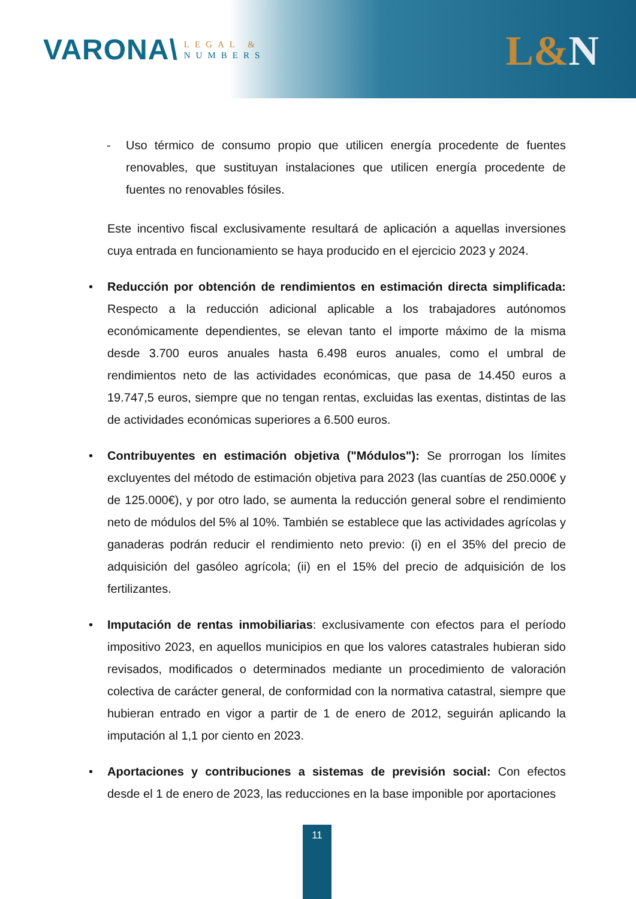VARONA\
LEGAL &
NUMBERS
L&N
- Uso térmico de consumo propio que utilicen energía procedente de fuentes renovables, que sustituyan instalaciones que utilicen energía procedente de fuentes no renovables fósiles.
Este incentivo fiscal exclusivamente resultará de aplicación a aquellas inversiones cuya entrada en funcionamiento se haya producido en el ejercicio 2023 y 2024.
• Reducción por obtención de rendimientos en estimación directa simplificada: Respecto a la reducción adicional aplicable a los trabajadores autónomos económicamente dependientes, se elevan tanto el importe máximo de la misma desde 3.700 euros anuales hasta 6.498 euros anuales, como el umbral de rendimientos neto de las actividades económicas, que pasa de 14.450 euros a 19.747,5 euros, siempre que no tengan rentas, excluidas las exentas, distintas de las de actividades económicas superiores a 6.500 euros.
• Contribuyentes en estimación objetiva ("Módulos"): Se prorrogan los límites excluyentes del método de estimación objetiva para 2023 (las cuantías de 250.000€ y de 125.000€), y por otro lado, se aumenta la reducción general sobre el rendimiento neto de módulos del 5% al 10%. También se establece que las actividades agrícolas y ganaderas podrán reducir el rendimiento neto previo: (i) en el 35% del precio de adquisición del gasóleo agrícola; (ii) en el 15% del precio de adquisición de los fertilizantes.
• Imputación de rentas inmobiliarias: exclusivamente con efectos para el período impositivo 2023, en aquellos municipios en que los valores catastrales hubieran sido revisados, modificados o determinados mediante un procedimiento de valoración colectiva de carácter general, de conformidad con la normativa catastral, siempre que hubieran entrado en vigor a partir de 1 de enero de 2012, seguirán aplicando la imputación al 1,1 por ciento en 2023.
• Aportaciones y contribuciones a sistemas de previsión social: Con efectos desde el 1 de enero de 2023, las reducciones en la base imponible por aportaciones
11